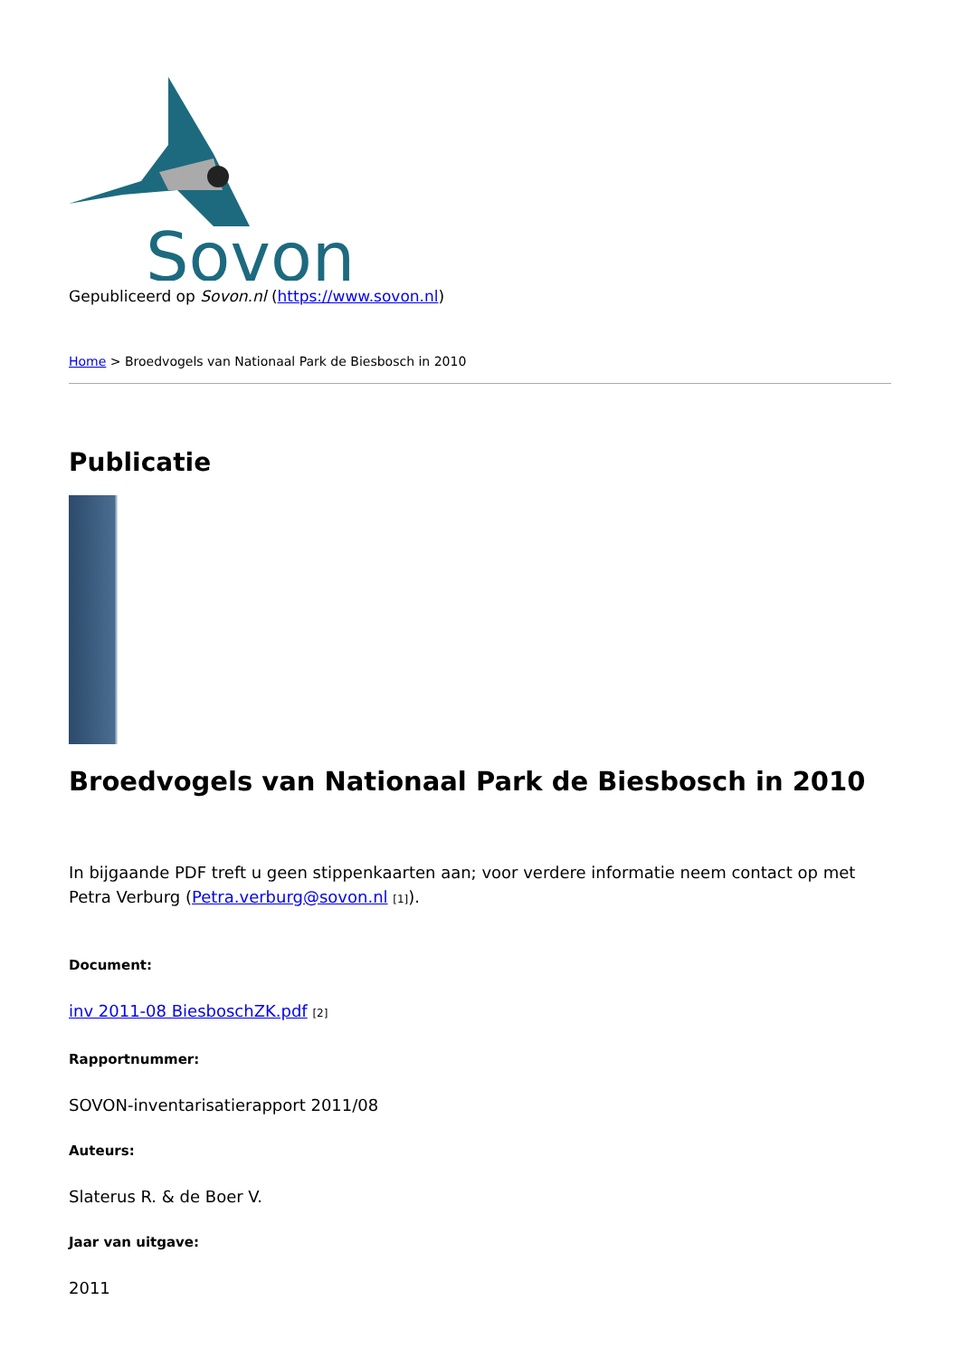Sovon
Gepubliceerd op Sovon.nl (https://www.sovon.nl)
Home > Broedvogels van Nationaal Park de Biesbosch in 2010
Publicatie
Broedvogels van Nationaal Park de Biesbosch in 2010
In bijgaande PDF treft u geen stippenkaarten aan; voor verdere informatie neem contact op met Petra Verburg (Petra.verburg@sovon.nl [1]).
Document:
inv 2011-08 BiesboschZK.pdf [2]
Rapportnummer:
SOVON-inventarisatierapport 2011/08
Auteurs:
Slaterus R. & de Boer V.
Jaar van uitgave:
2011